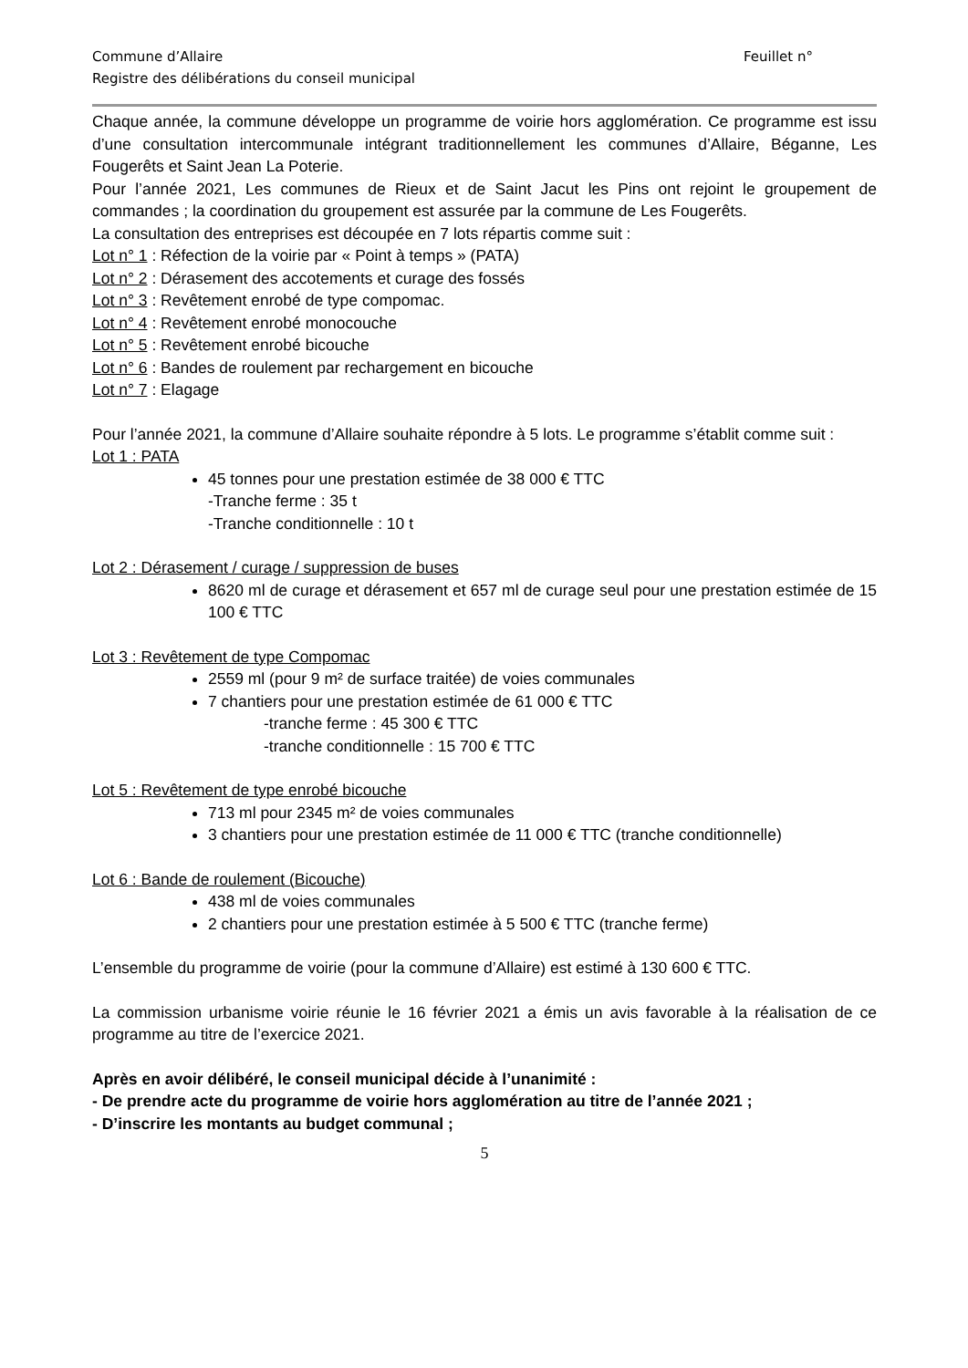Commune d’Allaire Feuillet n°
Registre des délibérations du conseil municipal
Chaque année, la commune développe un programme de voirie hors agglomération. Ce programme est issu d’une consultation intercommunale intégrant traditionnellement les communes d’Allaire, Béganne, Les Fougerêts et Saint Jean La Poterie.
Pour l’année 2021, Les communes de Rieux et de Saint Jacut les Pins ont rejoint le groupement de commandes ; la coordination du groupement est assurée par la commune de Les Fougerêts.
La consultation des entreprises est découpée en 7 lots répartis comme suit :
Lot n° 1 : Réfection de la voirie par « Point à temps » (PATA)
Lot n° 2 : Dérasement des accotements et curage des fossés
Lot n° 3 : Revêtement enrobé de type compomac.
Lot n° 4 : Revêtement enrobé monocouche
Lot n° 5 : Revêtement enrobé bicouche
Lot n° 6 : Bandes de roulement par rechargement en bicouche
Lot n° 7 : Elagage
Pour l’année 2021, la commune d’Allaire souhaite répondre à 5 lots. Le programme s’établit comme suit :
Lot 1 : PATA
45 tonnes pour une prestation estimée de 38 000 € TTC
-Tranche ferme : 35 t
-Tranche conditionnelle : 10 t
Lot 2 : Dérasement / curage / suppression de buses
8620 ml de curage et dérasement et 657 ml de curage seul pour une prestation estimée de 15 100 € TTC
Lot 3 : Revêtement de type Compomac
2559 ml (pour 9 m² de surface traitée) de voies communales
7 chantiers pour une prestation estimée de 61 000 € TTC
-tranche ferme : 45 300 € TTC
-tranche conditionnelle : 15 700 € TTC
Lot 5 : Revêtement de type enrobé bicouche
713 ml pour 2345 m² de voies communales
3 chantiers pour une prestation estimée de 11 000 € TTC (tranche conditionnelle)
Lot 6 : Bande de roulement (Bicouche)
438 ml de voies communales
2 chantiers pour une prestation estimée à 5 500 € TTC (tranche ferme)
L’ensemble du programme de voirie (pour la commune d’Allaire) est estimé à 130 600 € TTC.
La commission urbanisme voirie réunie le 16 février 2021 a émis un avis favorable à la réalisation de ce programme au titre de l’exercice 2021.
Après en avoir délibéré, le conseil municipal décide à l’unanimité :
- De prendre acte du programme de voirie hors agglomération au titre de l’année 2021 ;
- D’inscrire les montants au budget communal ;
5